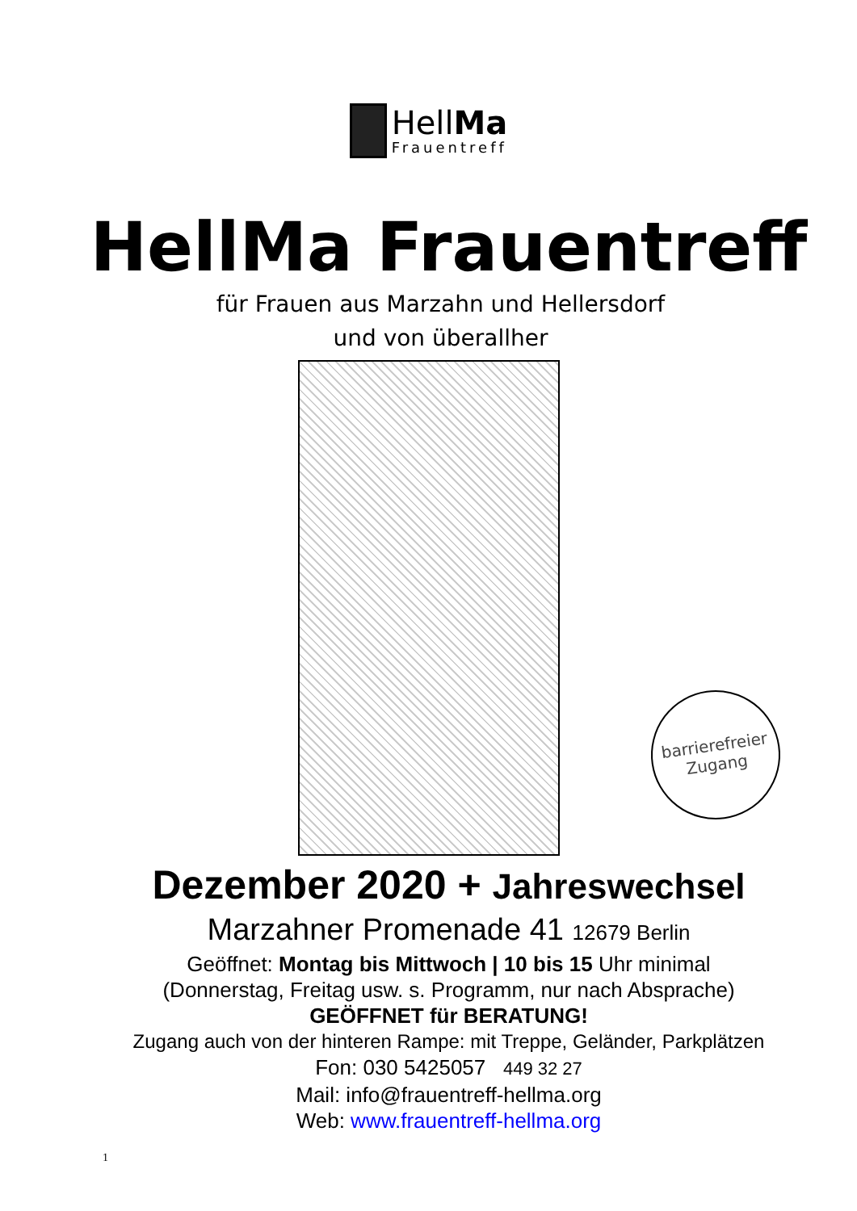HellMa
Frauentreff
HellMa Frauentreff
für Frauen aus Marzahn und Hellersdorf
und von überallher
barrierefreier
Zugang
Dezember 2020 + Jahreswechsel
Marzahner Promenade 41 12679 Berlin
Geöffnet: Montag bis Mittwoch | 10 bis 15 Uhr minimal
(Donnerstag, Freitag usw. s. Programm, nur nach Absprache)
GEÖFFNET für BERATUNG!
Zugang auch von der hinteren Rampe: mit Treppe, Geländer, Parkplätzen
Fon: 030 5425057 449 32 27
Mail: info@frauentreff-hellma.org
Web: www.frauentreff-hellma.org
1